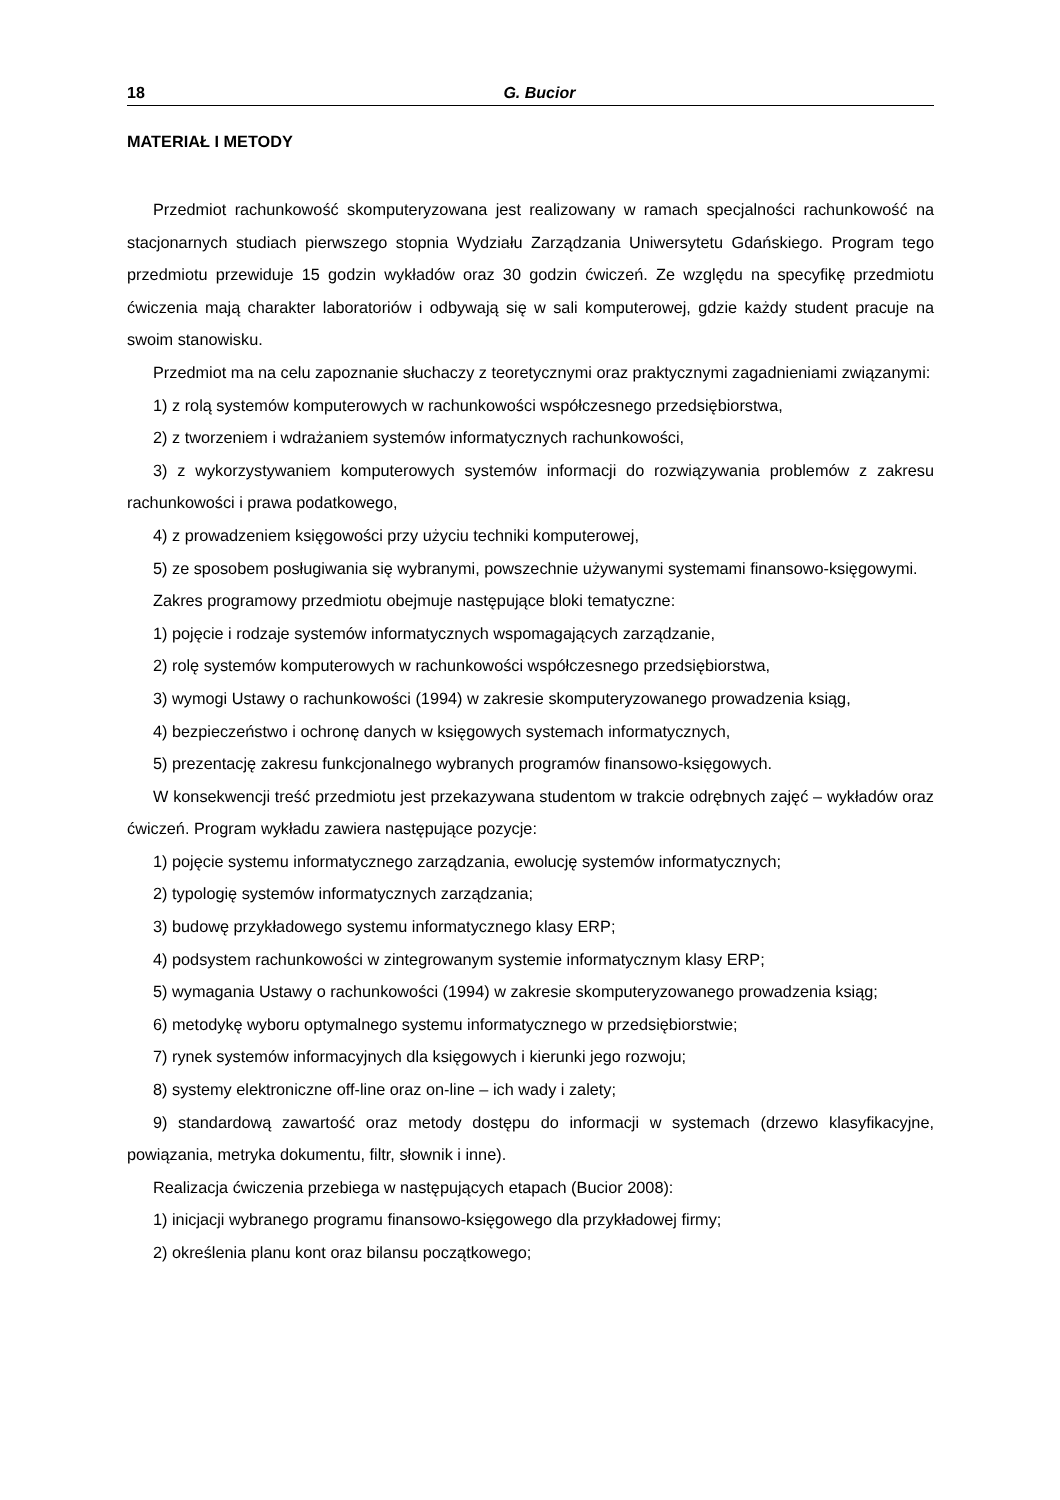18 G. Bucior
MATERIAŁ I METODY
Przedmiot rachunkowość skomputeryzowana jest realizowany w ramach specjalności rachunkowość na stacjonarnych studiach pierwszego stopnia Wydziału Zarządzania Uniwersytetu Gdańskiego. Program tego przedmiotu przewiduje 15 godzin wykładów oraz 30 godzin ćwiczeń. Ze względu na specyfikę przedmiotu ćwiczenia mają charakter laboratoriów i odbywają się w sali komputerowej, gdzie każdy student pracuje na swoim stanowisku.
Przedmiot ma na celu zapoznanie słuchaczy z teoretycznymi oraz praktycznymi zagadnieniami związanymi:
1) z rolą systemów komputerowych w rachunkowości współczesnego przedsiębiorstwa,
2) z tworzeniem i wdrażaniem systemów informatycznych rachunkowości,
3) z wykorzystywaniem komputerowych systemów informacji do rozwiązywania problemów z zakresu rachunkowości i prawa podatkowego,
4) z prowadzeniem księgowości przy użyciu techniki komputerowej,
5) ze sposobem posługiwania się wybranymi, powszechnie używanymi systemami finansowo-księgowymi.
Zakres programowy przedmiotu obejmuje następujące bloki tematyczne:
1) pojęcie i rodzaje systemów informatycznych wspomagających zarządzanie,
2) rolę systemów komputerowych w rachunkowości współczesnego przedsiębiorstwa,
3) wymogi Ustawy o rachunkowości (1994) w zakresie skomputeryzowanego prowadzenia ksiąg,
4) bezpieczeństwo i ochronę danych w księgowych systemach informatycznych,
5) prezentację zakresu funkcjonalnego wybranych programów finansowo-księgowych.
W konsekwencji treść przedmiotu jest przekazywana studentom w trakcie odrębnych zajęć – wykładów oraz ćwiczeń. Program wykładu zawiera następujące pozycje:
1) pojęcie systemu informatycznego zarządzania, ewolucję systemów informatycznych;
2) typologię systemów informatycznych zarządzania;
3) budowę przykładowego systemu informatycznego klasy ERP;
4) podsystem rachunkowości w zintegrowanym systemie informatycznym klasy ERP;
5) wymagania Ustawy o rachunkowości (1994) w zakresie skomputeryzowanego prowadzenia ksiąg;
6) metodykę wyboru optymalnego systemu informatycznego w przedsiębiorstwie;
7) rynek systemów informacyjnych dla księgowych i kierunki jego rozwoju;
8) systemy elektroniczne off-line oraz on-line – ich wady i zalety;
9) standardową zawartość oraz metody dostępu do informacji w systemach (drzewo klasyfikacyjne, powiązania, metryka dokumentu, filtr, słownik i inne).
Realizacja ćwiczenia przebiega w następujących etapach (Bucior 2008):
1) inicjacji wybranego programu finansowo-księgowego dla przykładowej firmy;
2) określenia planu kont oraz bilansu początkowego;